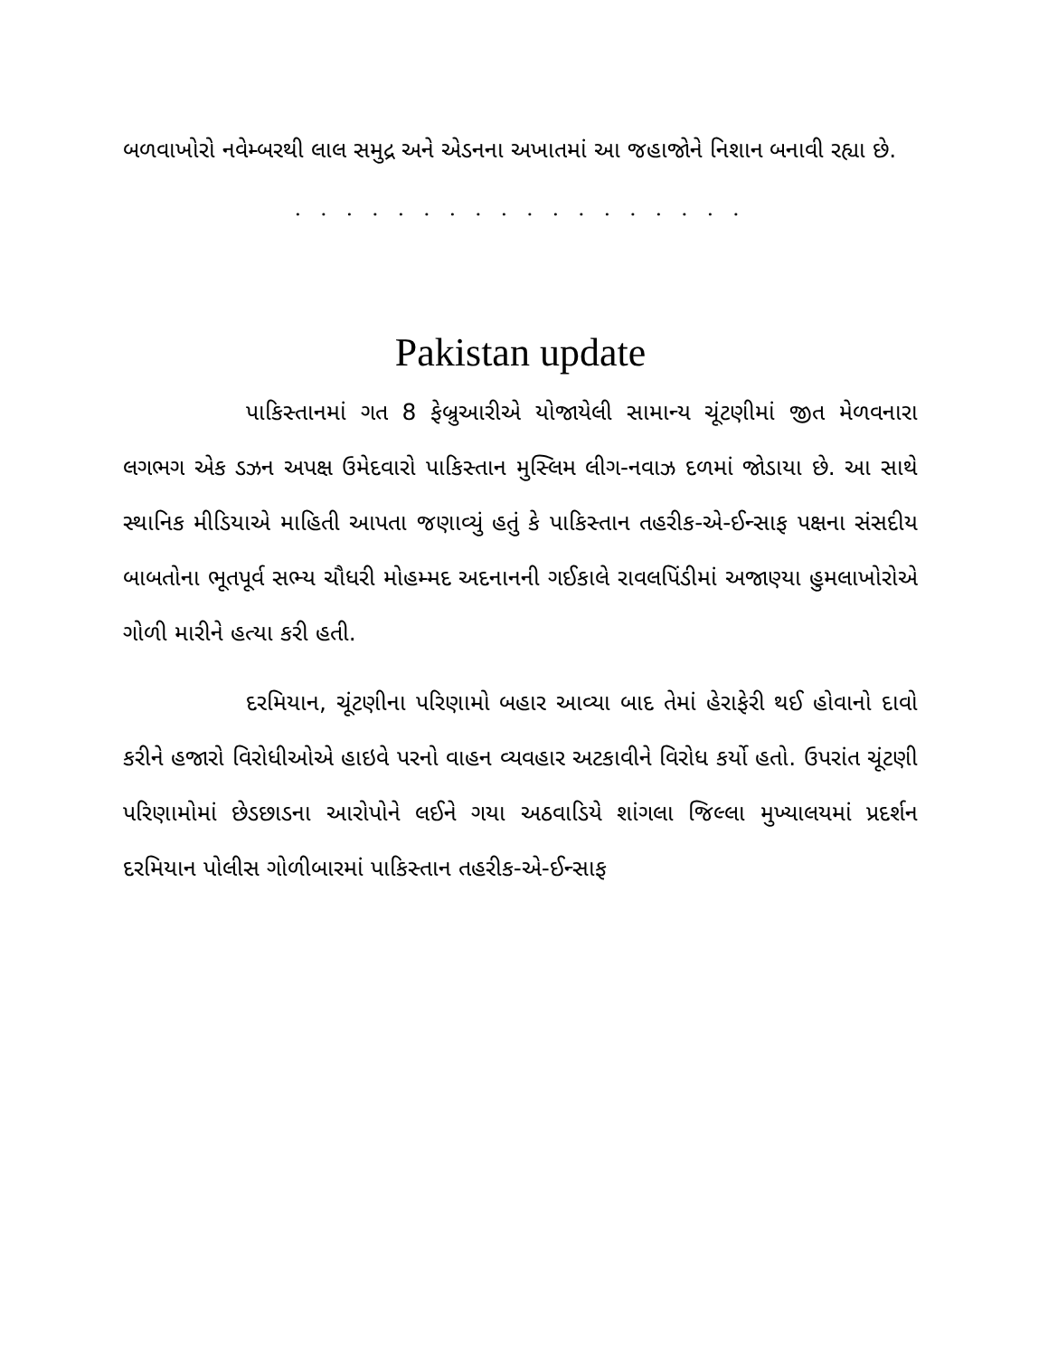બળવાખોરો નવેમ્બરથી લાલ સમુદ્ર અને એડનના અખાતમાં આ જહાજોને નિશાન બનાવી રહ્યા છે.
. . . . . . . . . . . . . . . . . .
Pakistan update
પાકિસ્તાનમાં ગત 8 ફેબ્રુઆરીએ યોજાયેલી સામાન્ય ચૂંટણીમાં જીત મેળવનારા લગભગ એક ડઝન અપક્ષ ઉમેદવારો પાકિસ્તાન મુસ્લિમ લીગ-નવાઝ દળમાં જોડાયા છે. આ સાથે સ્થાનિક મીડિયાએ માહિતી આપતા જણાવ્યું હતું કે પાકિસ્તાન તહરીક-એ-ઈન્સાફ પક્ષના સંસદીય બાબતોના ભૂતપૂર્વ સભ્ય ચૌધરી મોહમ્મદ અદનાનની ગઈકાલે રાવલપિંડીમાં અજાણ્યા હુમલાખોરોએ ગોળી મારીને હત્યા કરી હતી.
દરમિયાન, ચૂંટણીના પરિણામો બહાર આવ્યા બાદ તેમાં હેરાફેરી થઈ હોવાનો દાવો કરીને હજારો વિરોધીઓએ હાઇવે પરનો વાહન વ્યવહાર અટકાવીને વિરોધ કર્યો હતો. ઉપરાંત ચૂંટણી પરિણામોમાં છેડછાડના આરોપોને લઈને ગયા અઠવાડિયે શાંગલા જિલ્લા મુખ્યાલયમાં પ્રદર્શન દરમિયાન પોલીસ ગોળીબારમાં પાકિસ્તાન તહરીક-એ-ઈન્સાફ